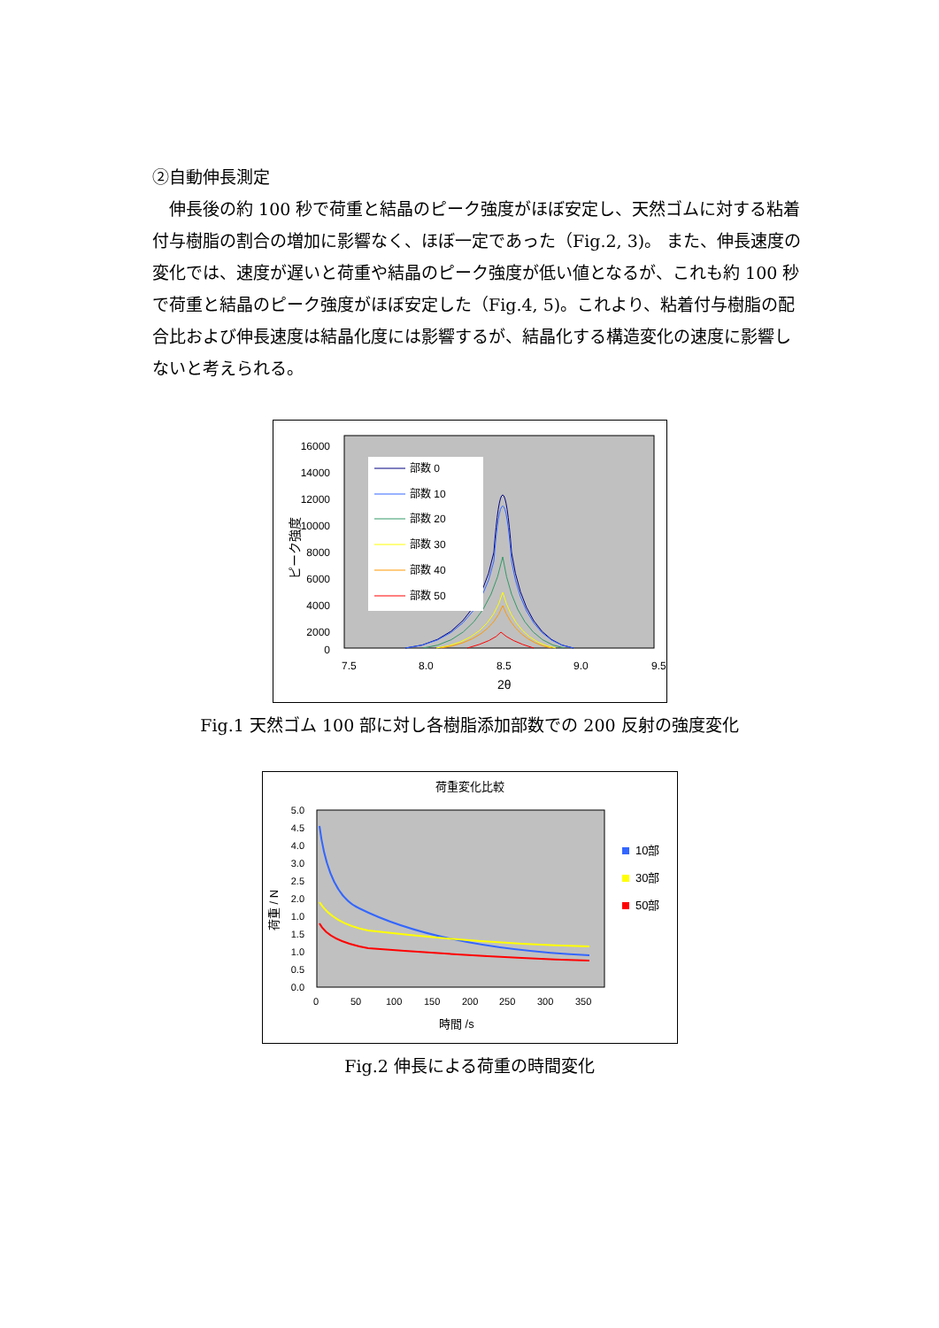②自動伸長測定
　伸長後の約 100 秒で荷重と結晶のピーク強度がほぼ安定し、天然ゴムに対する粘着付与樹脂の割合の増加に影響なく、ほぼ一定であった（Fig.2, 3)。 また、伸長速度の変化では、速度が遅いと荷重や結晶のピーク強度が低い値となるが、これも約 100 秒で荷重と結晶のピーク強度がほぼ安定した（Fig.4, 5)。これより、粘着付与樹脂の配合比および伸長速度は結晶化度には影響するが、結晶化する構造変化の速度に影響しないと考えられる。
16000
14000
12000
10000
8000
6000
4000
2000
0
7.5
8.0
8.5
9.0
9.5
2θ
ピーク強度
部数 0
部数 10
部数 20
部数 30
部数 40
部数 50
Fig.1 天然ゴム 100 部に対し各樹脂添加部数での 200 反射の強度変化
荷重変化比較
5.0
3.0
1.0
0.0
4.5
4.0
2.5
2.0
1.5
1.0
0.5
0
50
100
150
200
250
300
350
時間 /s
荷重 / N
10部
30部
50部
Fig.2 伸長による荷重の時間変化